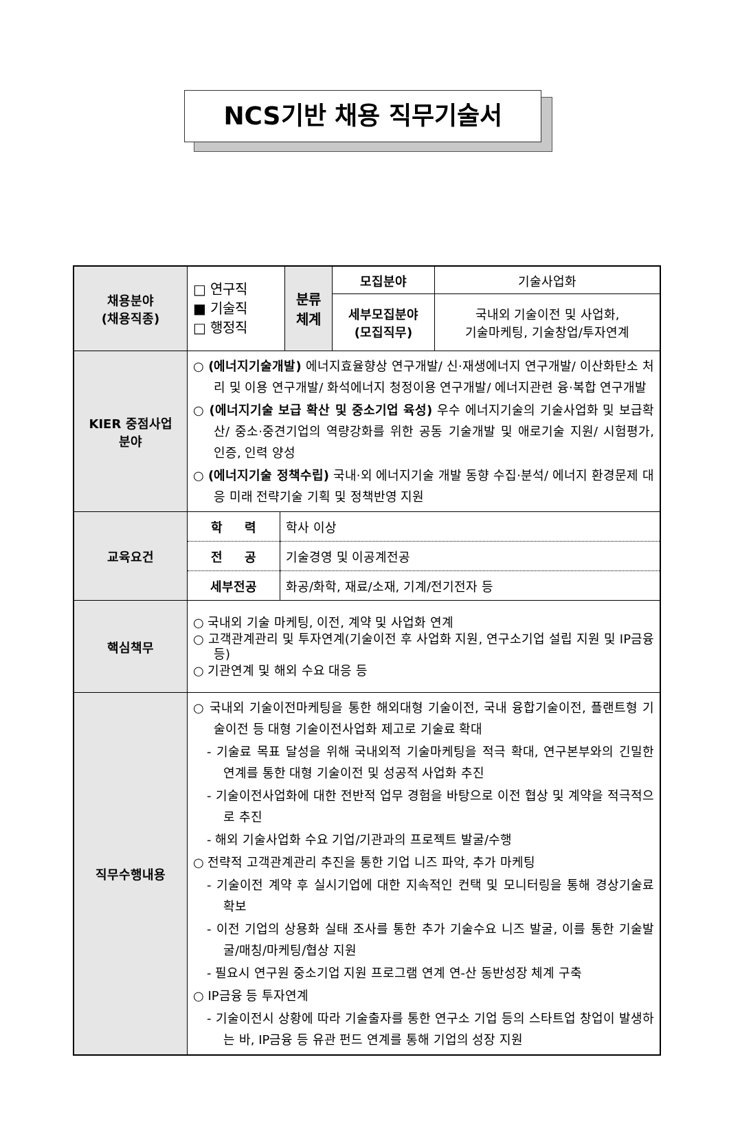NCS기반 채용 직무기술서
| 채용분야 (채용직종) | □ 연구직 ■ 기술직 □ 행정직 | 분류 체계 | 모집분야 | 기술사업화 |
| | | | 세부모집분야 (모집직무) | 국내외 기술이전 및 사업화, 기술마케팅, 기술창업/투자연계 |
| KIER 중점사업 분야 | ○ (에너지기술개발) 에너지효율향상 연구개발/ 신·재생에너지 연구개발/ 이산화탄소 처리 및 이용 연구개발/ 화석에너지 청정이용 연구개발/ 에너지관련 융·복합 연구개발 ○ (에너지기술 보급 확산 및 중소기업 육성) 우수 에너지기술의 기술사업화 및 보급확산/ 중소·중견기업의 역량강화를 위한 공동 기술개발 및 애로기술 지원/ 시험평가, 인증, 인력 양성 ○ (에너지기술 정책수립) 국내·외 에너지기술 개발 동향 수집·분석/ 에너지 환경문제 대응 미래 전략기술 기획 및 정책반영 지원 | | | |
| 교육요건 | / 학 력 / 학사 이상 / / 전 공 / 기술경영 및 이공계전공 / / 세부전공 / 화공/화학, 재료/소재, 기계/전기전자 등 / | | | |
| 핵심책무 | ○ 국내외 기술 마케팅, 이전, 계약 및 사업화 연계 ○ 고객관계관리 및 투자연계(기술이전 후 사업화 지원, 연구소기업 설립 지원 및 IP금융 등) ○ 기관연계 및 해외 수요 대응 등 | | | |
| 직무수행내용 | ○ 국내외 기술이전마케팅을 통한 해외대형 기술이전, 국내 융합기술이전, 플랜트형 기술이전 등 대형 기술이전사업화 제고로 기술료 확대 - 기술료 목표 달성을 위해 국내외적 기술마케팅을 적극 확대, 연구본부와의 긴밀한 연계를 통한 대형 기술이전 및 성공적 사업화 추진 - 기술이전사업화에 대한 전반적 업무 경험을 바탕으로 이전 협상 및 계약을 적극적으로 추진 - 해외 기술사업화 수요 기업/기관과의 프로젝트 발굴/수행 ○ 전략적 고객관계관리 추진을 통한 기업 니즈 파악, 추가 마케팅 - 기술이전 계약 후 실시기업에 대한 지속적인 컨택 및 모니터링을 통해 경상기술료 확보 - 이전 기업의 상용화 실태 조사를 통한 추가 기술수요 니즈 발굴, 이를 통한 기술발굴/매칭/마케팅/협상 지원 - 필요시 연구원 중소기업 지원 프로그램 연계 연-산 동반성장 체계 구축 ○ IP금융 등 투자연계 - 기술이전시 상황에 따라 기술출자를 통한 연구소 기업 등의 스타트업 창업이 발생하는 바, IP금융 등 유관 펀드 연계를 통해 기업의 성장 지원 | | | |